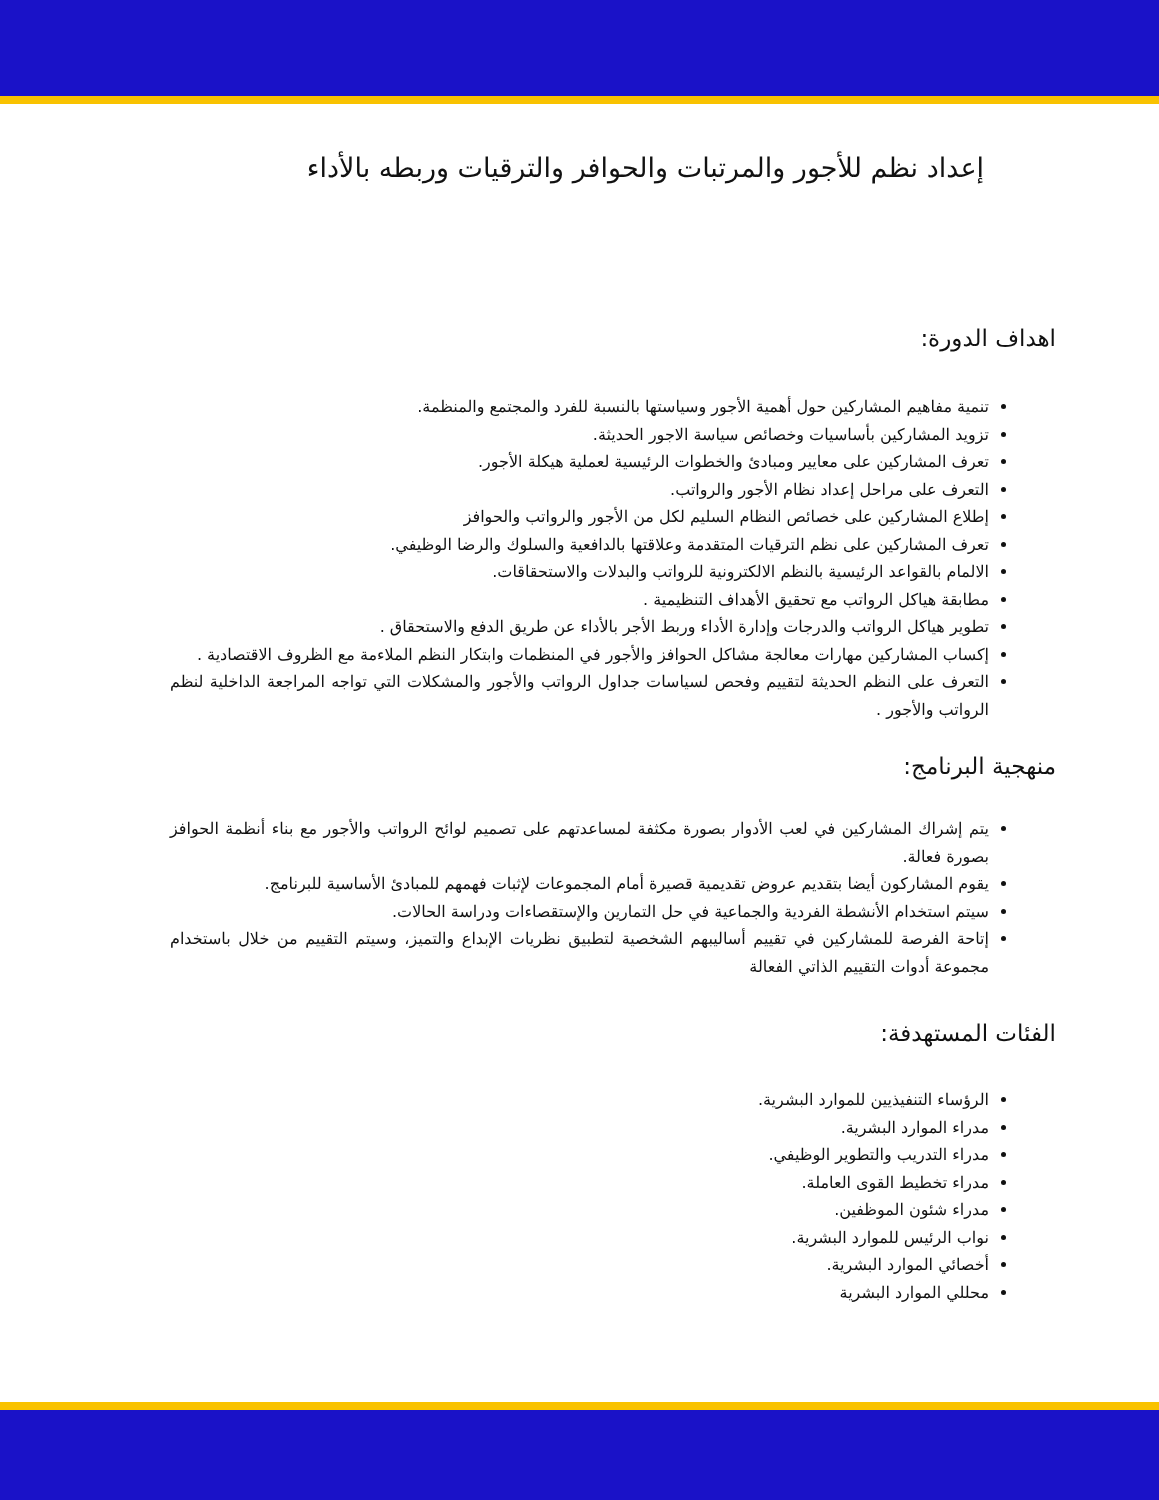إعداد نظم للأجور والمرتبات والحوافر والترقيات وربطه بالأداء
اهداف الدورة:
تنمية مفاهيم المشاركين حول أهمية الأجور وسياستها بالنسبة للفرد والمجتمع والمنظمة.
تزويد المشاركين بأساسيات وخصائص سياسة الاجور الحديثة.
تعرف المشاركين على معايير ومبادئ والخطوات الرئيسية لعملية هيكلة الأجور.
التعرف على مراحل إعداد نظام الأجور والرواتب.
إطلاع المشاركين على خصائص النظام السليم لكل من الأجور والرواتب والحوافز
تعرف المشاركين على نظم الترقيات المتقدمة وعلاقتها بالدافعية والسلوك والرضا الوظيفي.
الالمام بالقواعد الرئيسية بالنظم الالكترونية للرواتب والبدلات والاستحقاقات.
مطابقة هياكل الرواتب مع تحقيق الأهداف التنظيمية .
تطوير هياكل الرواتب والدرجات وإدارة الأداء وربط الأجر بالأداء عن طريق الدفع والاستحقاق .
إكساب المشاركين مهارات معالجة مشاكل الحوافز والأجور في المنظمات وابتكار النظم الملاءمة مع الظروف الاقتصادية .
التعرف على النظم الحديثة لتقييم وفحص لسياسات جداول الرواتب والأجور والمشكلات التي تواجه المراجعة الداخلية لنظم الرواتب والأجور .
منهجية البرنامج:
يتم إشراك المشاركين في لعب الأدوار بصورة مكثفة لمساعدتهم على تصميم لوائح الرواتب والأجور مع بناء أنظمة الحوافز بصورة فعالة.
يقوم المشاركون أيضا بتقديم عروض تقديمية قصيرة أمام المجموعات لإثبات فهمهم للمبادئ الأساسية للبرنامج.
سيتم استخدام الأنشطة الفردية والجماعية في حل التمارين والإستقصاءات ودراسة الحالات.
إتاحة الفرصة للمشاركين في تقييم أساليبهم الشخصية لتطبيق نظريات الإبداع والتميز، وسيتم التقييم من خلال باستخدام مجموعة أدوات التقييم الذاتي الفعالة
الفئات المستهدفة:
الرؤساء التنفيذيين للموارد البشرية.
مدراء الموارد البشرية.
مدراء التدريب والتطوير الوظيفي.
مدراء تخطيط القوى العاملة.
مدراء شئون الموظفين.
نواب الرئيس للموارد البشرية.
أخصائي الموارد البشرية.
محللي الموارد البشرية